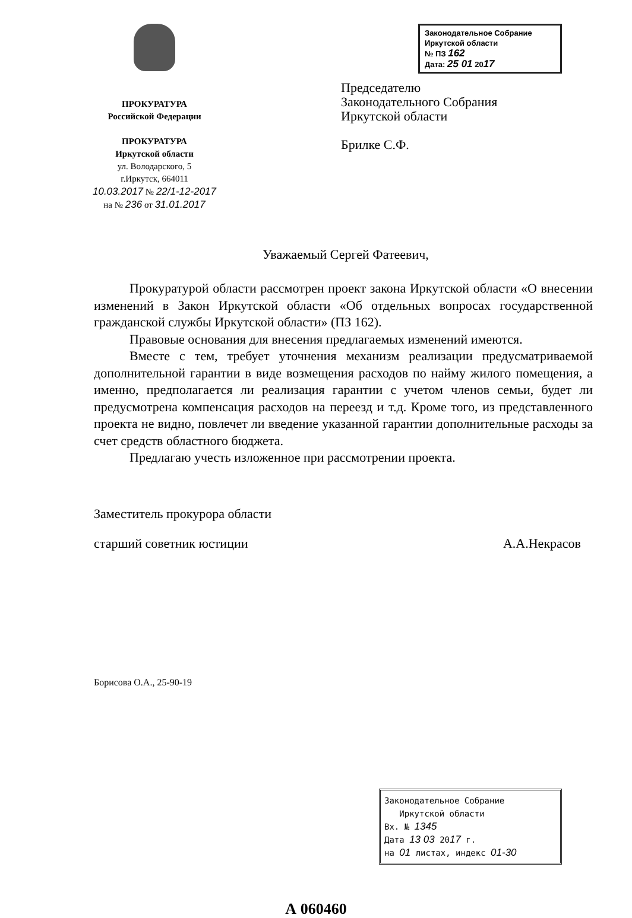ПРОКУРАТУРА
Российской Федерации
ПРОКУРАТУРА
Иркутской области
ул. Володарского, 5
г.Иркутск, 664011
10.03.2017 № 22/1-12-2017
на № 236 от 31.01.2017
Законодательное Собрание
Иркутской области
№ ПЗ 162
Дата: 25 01 2017
Председателю
Законодательного Собрания
Иркутской области
Брилке С.Ф.
Уважаемый Сергей Фатеевич,
Прокуратурой области рассмотрен проект закона Иркутской области «О внесении изменений в Закон Иркутской области «Об отдельных вопросах государственной гражданской службы Иркутской области» (ПЗ 162).
Правовые основания для внесения предлагаемых изменений имеются.
Вместе с тем, требует уточнения механизм реализации предусматриваемой дополнительной гарантии в виде возмещения расходов по найму жилого помещения, а именно, предполагается ли реализация гарантии с учетом членов семьи, будет ли предусмотрена компенсация расходов на переезд и т.д. Кроме того, из представленного проекта не видно, повлечет ли введение указанной гарантии дополнительные расходы за счет средств областного бюджета.
Предлагаю учесть изложенное при рассмотрении проекта.
Заместитель прокурора области
старший советник юстиции
А.А.Некрасов
Борисова О.А., 25-90-19
Законодательное Собрание
Иркутской области
Вх. № 1345
Дата 13 03 2017 г.
на 01 листах, индекс 01-30
А 060460